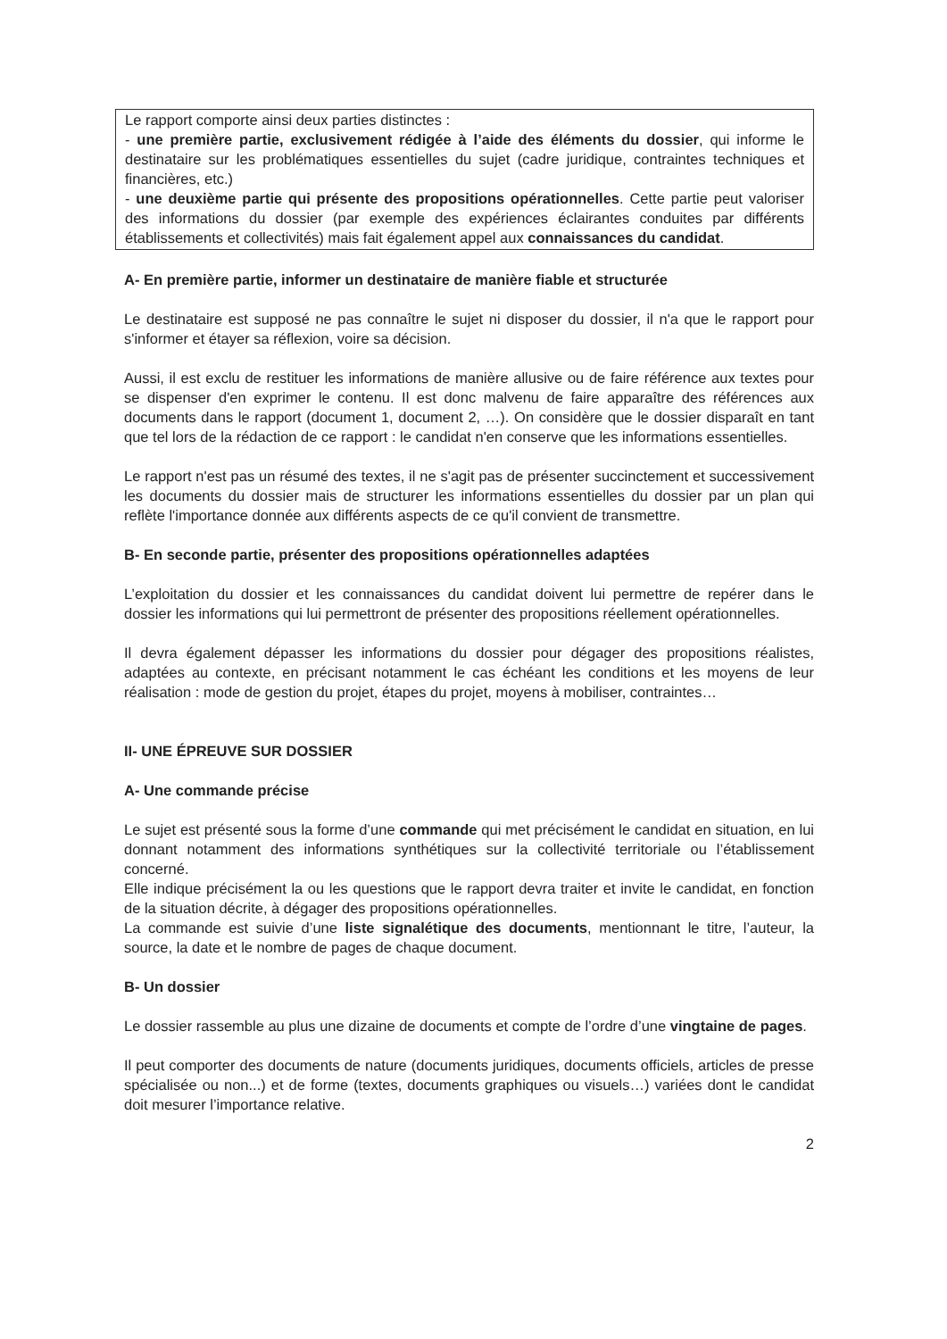Le rapport comporte ainsi deux parties distinctes :
- une première partie, exclusivement rédigée à l’aide des éléments du dossier, qui informe le destinataire sur les problématiques essentielles du sujet (cadre juridique, contraintes techniques et financières, etc.)
- une deuxième partie qui présente des propositions opérationnelles. Cette partie peut valoriser des informations du dossier (par exemple des expériences éclairantes conduites par différents établissements et collectivités) mais fait également appel aux connaissances du candidat.
A- En première partie, informer un destinataire de manière fiable et structurée
Le destinataire est supposé ne pas connaître le sujet ni disposer du dossier, il n'a que le rapport pour s'informer et étayer sa réflexion, voire sa décision.
Aussi, il est exclu de restituer les informations de manière allusive ou de faire référence aux textes pour se dispenser d'en exprimer le contenu. Il est donc malvenu de faire apparaître des références aux documents dans le rapport (document 1, document 2, …). On considère que le dossier disparaît en tant que tel lors de la rédaction de ce rapport : le candidat n'en conserve que les informations essentielles.
Le rapport n'est pas un résumé des textes, il ne s'agit pas de présenter succinctement et successivement les documents du dossier mais de structurer les informations essentielles du dossier par un plan qui reflète l'importance donnée aux différents aspects de ce qu'il convient de transmettre.
B- En seconde partie, présenter des propositions opérationnelles adaptées
L’exploitation du dossier et les connaissances du candidat doivent lui permettre de repérer dans le dossier les informations qui lui permettront de présenter des propositions réellement opérationnelles.
Il devra également dépasser les informations du dossier pour dégager des propositions réalistes, adaptées au contexte, en précisant notamment le cas échéant les conditions et les moyens de leur réalisation : mode de gestion du projet, étapes du projet, moyens à mobiliser, contraintes…
II- UNE ÉPREUVE SUR DOSSIER
A- Une commande précise
Le sujet est présenté sous la forme d’une commande qui met précisément le candidat en situation, en lui donnant notamment des informations synthétiques sur la collectivité territoriale ou l’établissement concerné.
Elle indique précisément la ou les questions que le rapport devra traiter et invite le candidat, en fonction de la situation décrite, à dégager des propositions opérationnelles.
La commande est suivie d’une liste signalétique des documents, mentionnant le titre, l’auteur, la source, la date et le nombre de pages de chaque document.
B- Un dossier
Le dossier rassemble au plus une dizaine de documents et compte de l’ordre d’une vingtaine de pages.
Il peut comporter des documents de nature (documents juridiques, documents officiels, articles de presse spécialisée ou non...) et de forme (textes, documents graphiques ou visuels…) variées dont le candidat doit mesurer l’importance relative.
2